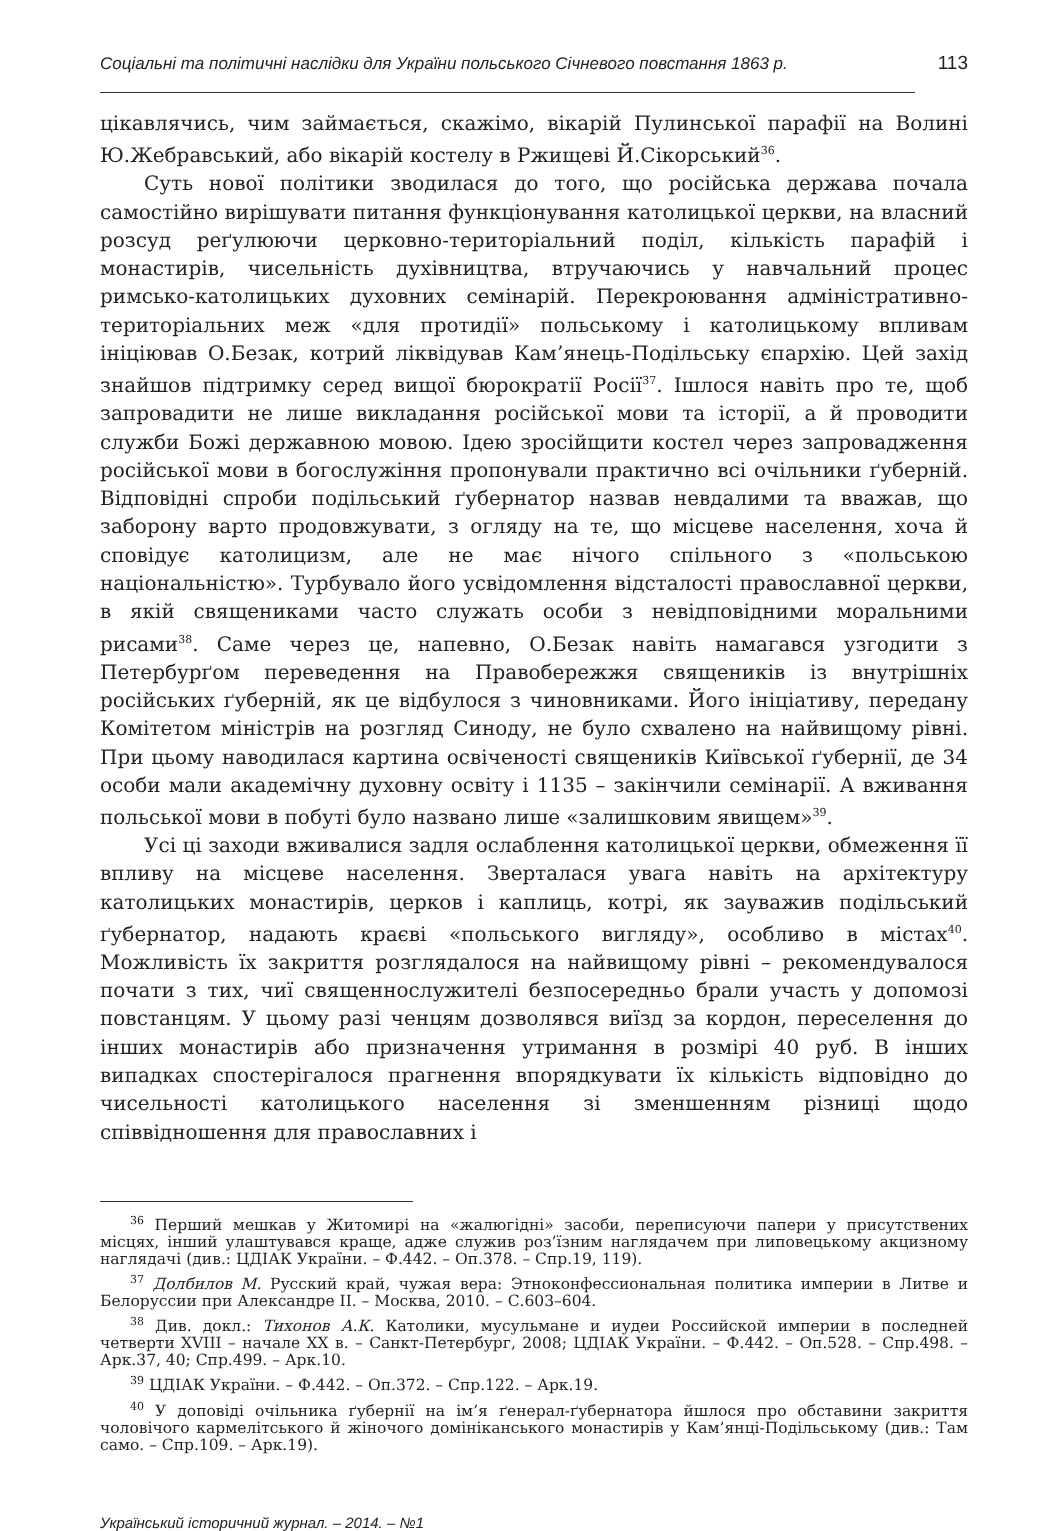Соціальні та політичні наслідки для України польського Січневого повстання 1863 р. 113
цікавлячись, чим займається, скажімо, вікарій Пулинської парафії на Волині Ю.Жебравський, або вікарій костелу в Ржищеві Й.Сікорський<sup>36</sup>.
Суть нової політики зводилася до того, що російська держава почала самостійно вирішувати питання функціонування католицької церкви, на власний розсуд реґулюючи церковно-територіальний поділ, кількість парафій і монастирів, чисельність духівництва, втручаючись у навчальний процес римсько-католицьких духовних семінарій. Перекроювання адміністративно-територіальних меж «для протидії» польському і католицькому впливам ініціював О.Безак, котрий ліквідував Кам’янець-Подільську єпархію. Цей захід знайшов підтримку серед вищої бюрократії Росії<sup>37</sup>. Ішлося навіть про те, щоб запровадити не лише викладання російської мови та історії, а й проводити служби Божі державною мовою. Ідею зросійщити костел через запровадження російської мови в богослужіння пропонували практично всі очільники ґуберній. Відповідні спроби подільський ґубернатор назвав невдалими та вважав, що заборону варто продовжувати, з огляду на те, що місцеве населення, хоча й сповідує католицизм, але не має нічого спільного з «польською національністю». Турбувало його усвідомлення відсталості православної церкви, в якій священиками часто служать особи з невідповідними моральними рисами<sup>38</sup>. Саме через це, напевно, О.Безак навіть намагався узгодити з Петербурґом переведення на Правобережжя священиків із внутрішніх російських ґуберній, як це відбулося з чиновниками. Його ініціативу, передану Комітетом міністрів на розгляд Синоду, не було схвалено на найвищому рівні. При цьому наводилася картина освіченості священиків Київської ґубернії, де 34 особи мали академічну духовну освіту і 1135 – закінчили семінарії. А вживання польської мови в побуті було названо лише «залишковим явищем»<sup>39</sup>.
Усі ці заходи вживалися задля ослаблення католицької церкви, обмеження її впливу на місцеве населення. Зверталася увага навіть на архітектуру католицьких монастирів, церков і каплиць, котрі, як зауважив подільський ґубернатор, надають краєві «польського вигляду», особливо в містах<sup>40</sup>. Можливість їх закриття розглядалося на найвищому рівні – рекомендувалося почати з тих, чиї священнослужителі безпосередньо брали участь у допомозі повстанцям. У цьому разі ченцям дозволявся виїзд за кордон, переселення до інших монастирів або призначення утримання в розмірі 40 руб. В інших випадках спостерігалося прагнення впорядкувати їх кількість відповідно до чисельності католицького населення зі зменшенням різниці щодо співвідношення для православних і
<sup>36</sup> Перший мешкав у Житомирі на «жалюгідні» засоби, переписуючи папери у присутствених місцях, інший улаштувався краще, адже служив роз’їзним наглядачем при липовецькому акцизному наглядачі (див.: ЦДІАК України. – Ф.442. – Оп.378. – Спр.19, 119).
<sup>37</sup> Долбилов М. Русский край, чужая вера: Этноконфессиональная политика империи в Литве и Белоруссии при Александре II. – Москва, 2010. – С.603–604.
<sup>38</sup> Див. докл.: Тихонов А.К. Католики, мусульмане и иудеи Российской империи в последней четверти XVIII – начале XX в. – Санкт-Петербург, 2008; ЦДІАК України. – Ф.442. – Оп.528. – Спр.498. – Арк.37, 40; Спр.499. – Арк.10.
<sup>39</sup> ЦДІАК України. – Ф.442. – Оп.372. – Спр.122. – Арк.19.
<sup>40</sup> У доповіді очільника ґубернії на ім’я ґенерал-ґубернатора йшлося про обставини закриття чоловічого кармелітського й жіночого домініканського монастирів у Кам’янці-Подільському (див.: Там само. – Спр.109. – Арк.19).
Український історичний журнал. – 2014. – №1